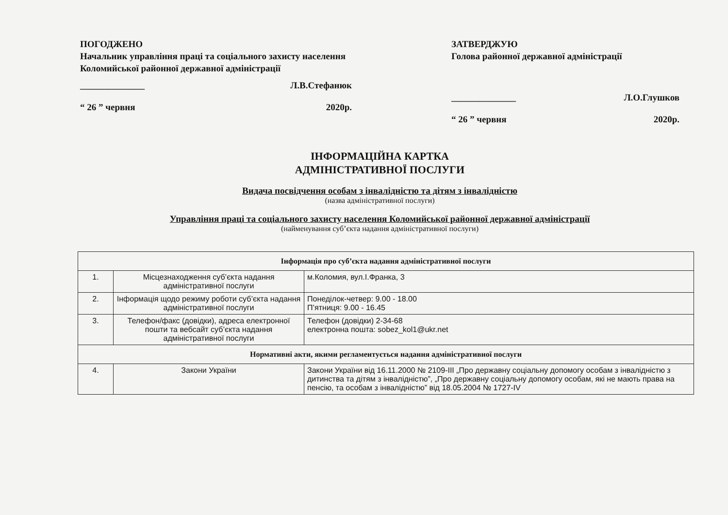ПОГОДЖЕНО
Начальник управління праці та соціального захисту населення Коломийської районної державної адміністрації
______________ Л.В.Стефанюк
“ 26 ” червня 2020р.
ЗАТВЕРДЖУЮ
Голова районної державної адміністрації
______________ Л.О.Глушков
“ 26 ” червня 2020р.
ІНФОРМАЦІЙНА КАРТКА
АДМІНІСТРАТИВНОЇ ПОСЛУГИ
Видача посвідчення особам з інвалідністю та дітям з інвалідністю
(назва адміністративної послуги)
Управління праці та соціального захисту населення Коломийської районної державної адміністрації
(найменування суб’єкта надання адміністративної послуги)
| Інформація про суб’єкта надання адміністративної послуги | | |
| --- | --- | --- |
| 1. | Місцезнаходження суб’єкта надання адміністративної послуги | м.Коломия, вул.І.Франка, 3 |
| 2. | Інформація щодо режиму роботи суб’єкта надання адміністративної послуги | Понеділок-четвер: 9.00 - 18.00 П’ятниця: 9.00 - 16.45 |
| 3. | Телефон/факс (довідки), адреса електронної пошти та вебсайт суб’єкта надання адміністративної послуги | Телефон (довідки) 2-34-68 електронна пошта: sobez_kol1@ukr.net |
| Нормативні акти, якими регламентується надання адміністративної послуги | | |
| 4. | Закони України | Закони України від 16.11.2000 № 2109-ІІІ „Про державну соціальну допомогу особам з інвалідністю з дитинства та дітям з інвалідністю”, „Про державну соціальну допомогу особам, які не мають права на пенсію, та особам з інвалідністю” від 18.05.2004 № 1727-IV |